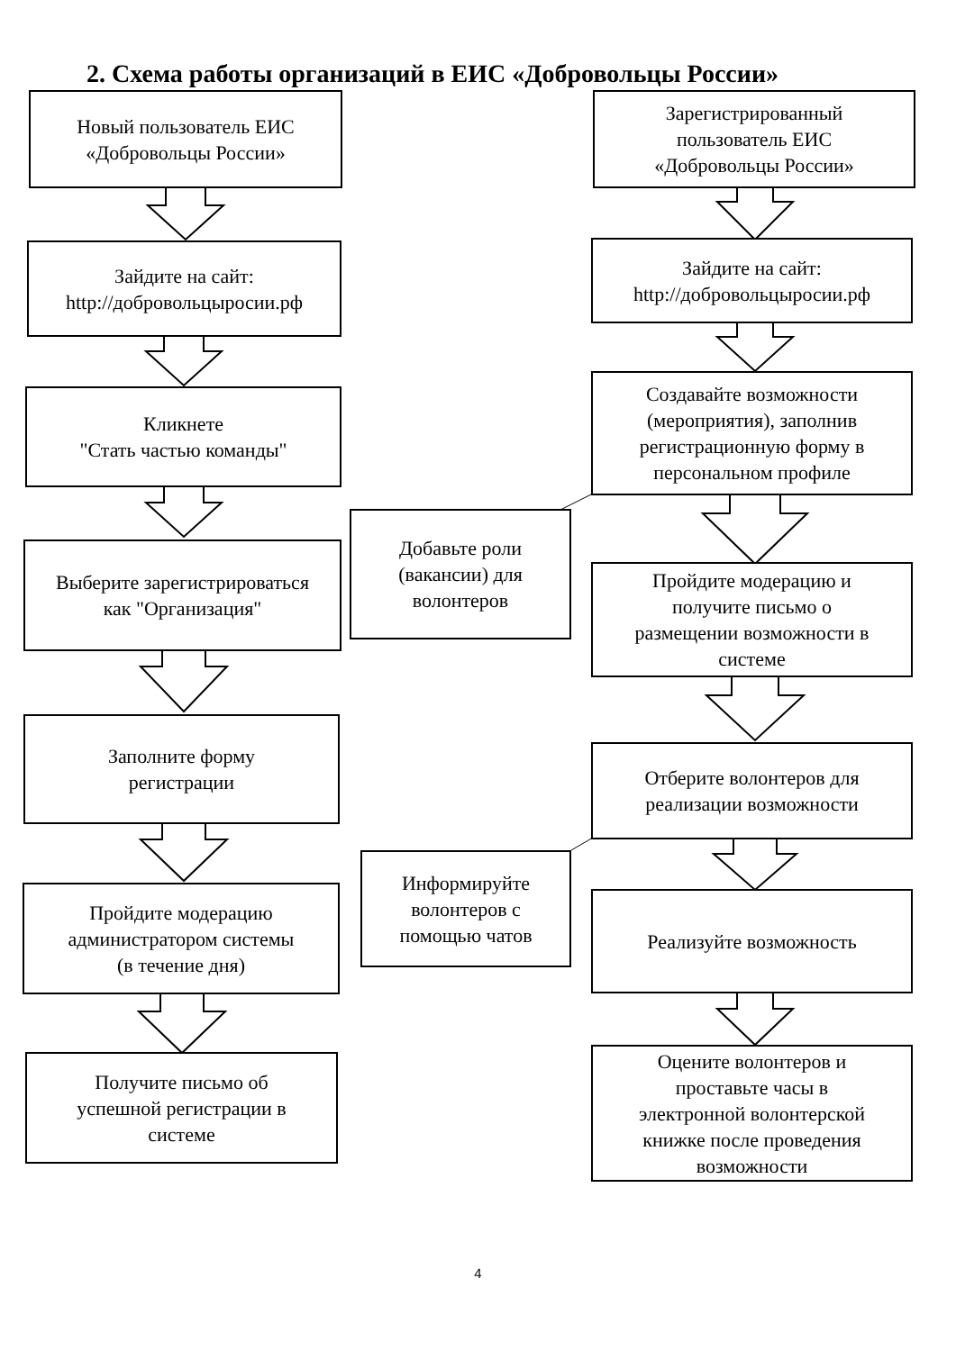2. Схема работы организаций в ЕИС «Добровольцы России»
Новый пользователь ЕИС
«Добровольцы России»
Зайдите на сайт:
http://добровольцыросии.рф
Кликнете
"Стать частью команды"
Выберите зарегистрироваться
как "Организация"
Заполните форму
регистрации
Пройдите модерацию
администратором системы
(в течение дня)
Получите письмо об
успешной регистрации в
системе
Зарегистрированный
пользователь ЕИС
«Добровольцы России»
Зайдите на сайт:
http://добровольцыросии.рф
Создавайте возможности
(мероприятия), заполнив
регистрационную форму в
персональном профиле
Добавьте роли
(вакансии) для
волонтеров
Пройдите модерацию и
получите письмо о
размещении возможности в
системе
Отберите волонтеров для
реализации возможности
Информируйте
волонтеров с
помощью чатов
Реализуйте возможность
Оцените волонтеров и
проставьте часы в
электронной волонтерской
книжке после проведения
возможности
4